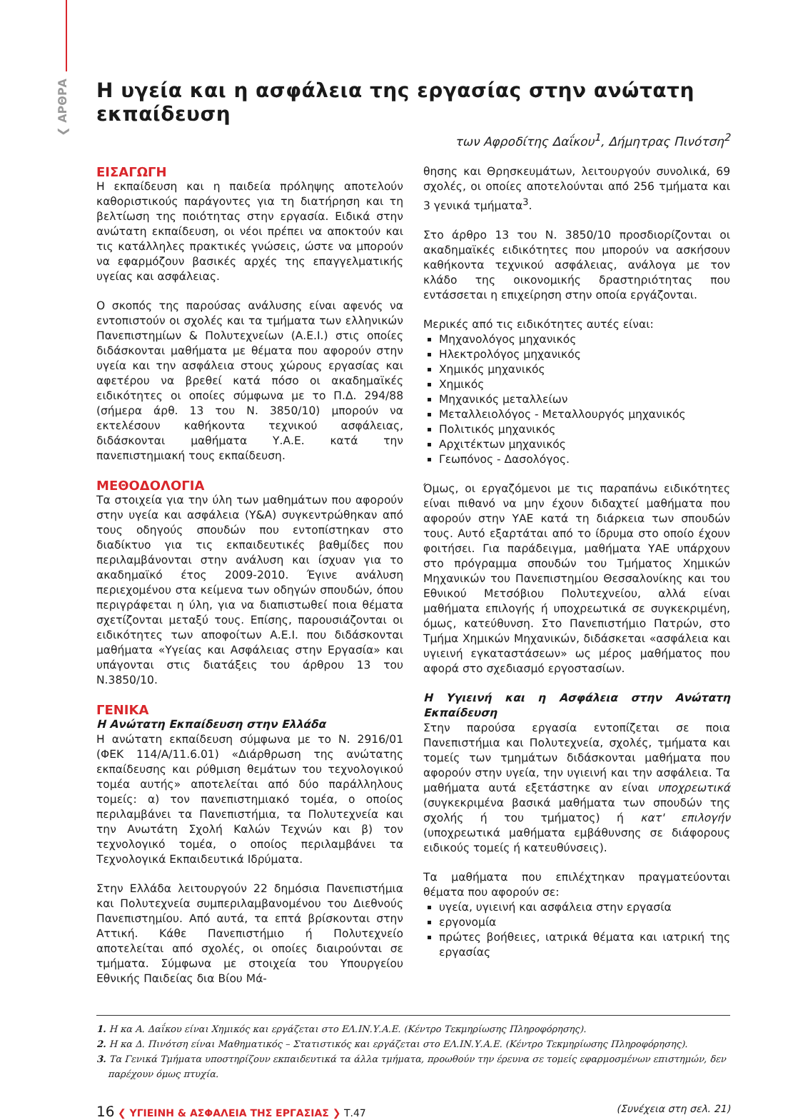❮ ΑΡΘΡΑ
Η υγεία και η ασφάλεια της εργασίας στην ανώτατη εκπαίδευση
των Αφροδίτης Δαΐκου<sup>1</sup>, Δήμητρας Πινότση<sup>2</sup>
ΕΙΣΑΓΩΓΗ
Η εκπαίδευση και η παιδεία πρόληψης αποτελούν καθοριστικούς παράγοντες για τη διατήρηση και τη βελτίωση της ποιότητας στην εργασία. Ειδικά στην ανώτατη εκπαίδευση, οι νέοι πρέπει να αποκτούν και τις κατάλληλες πρακτικές γνώσεις, ώστε να μπορούν να εφαρμόζουν βασικές αρχές της επαγγελματικής υγείας και ασφάλειας.
Ο σκοπός της παρούσας ανάλυσης είναι αφενός να εντοπιστούν οι σχολές και τα τμήματα των ελληνικών Πανεπιστημίων & Πολυτεχνείων (Α.Ε.Ι.) στις οποίες διδάσκονται μαθήματα με θέματα που αφορούν στην υγεία και την ασφάλεια στους χώρους εργασίας και αφετέρου να βρεθεί κατά πόσο οι ακαδημαϊκές ειδικότητες οι οποίες σύμφωνα με το Π.Δ. 294/88 (σήμερα άρθ. 13 του Ν. 3850/10) μπορούν να εκτελέσουν καθήκοντα τεχνικού ασφάλειας, διδάσκονται μαθήματα Υ.Α.Ε. κατά την πανεπιστημιακή τους εκπαίδευση.
ΜΕΘΟΔΟΛΟΓΙΑ
Τα στοιχεία για την ύλη των μαθημάτων που αφορούν στην υγεία και ασφάλεια (Υ&Α) συγκεντρώθηκαν από τους οδηγούς σπουδών που εντοπίστηκαν στο διαδίκτυο για τις εκπαιδευτικές βαθμίδες που περιλαμβάνονται στην ανάλυση και ίσχυαν για το ακαδημαϊκό έτος 2009-2010. Έγινε ανάλυση περιεχομένου στα κείμενα των οδηγών σπουδών, όπου περιγράφεται η ύλη, για να διαπιστωθεί ποια θέματα σχετίζονται μεταξύ τους. Επίσης, παρουσιάζονται οι ειδικότητες των αποφοίτων Α.Ε.Ι. που διδάσκονται μαθήματα «Υγείας και Ασφάλειας στην Εργασία» και υπάγονται στις διατάξεις του άρθρου 13 του Ν.3850/10.
ΓΕΝΙΚΑ
Η Ανώτατη Εκπαίδευση στην Ελλάδα
Η ανώτατη εκπαίδευση σύμφωνα με το Ν. 2916/01 (ΦΕΚ 114/Α/11.6.01) «Διάρθρωση της ανώτατης εκπαίδευσης και ρύθμιση θεμάτων του τεχνολογικού τομέα αυτής» αποτελείται από δύο παράλληλους τομείς: α) τον πανεπιστημιακό τομέα, ο οποίος περιλαμβάνει τα Πανεπιστήμια, τα Πολυτεχνεία και την Ανωτάτη Σχολή Καλών Τεχνών και β) τον τεχνολογικό τομέα, ο οποίος περιλαμβάνει τα Τεχνολογικά Εκπαιδευτικά Ιδρύματα.
Στην Ελλάδα λειτουργούν 22 δημόσια Πανεπιστήμια και Πολυτεχνεία συμπεριλαμβανομένου του Διεθνούς Πανεπιστημίου. Από αυτά, τα επτά βρίσκονται στην Αττική. Κάθε Πανεπιστήμιο ή Πολυτεχνείο αποτελείται από σχολές, οι οποίες διαιρούνται σε τμήματα. Σύμφωνα με στοιχεία του Υπουργείου Εθνικής Παιδείας δια Βίου Μά-
θησης και Θρησκευμάτων, λειτουργούν συνολικά, 69 σχολές, οι οποίες αποτελούνται από 256 τμήματα και 3 γενικά τμήματα<sup>3</sup>.
Στο άρθρο 13 του Ν. 3850/10 προσδιορίζονται οι ακαδημαϊκές ειδικότητες που μπορούν να ασκήσουν καθήκοντα τεχνικού ασφάλειας, ανάλογα με τον κλάδο της οικονομικής δραστηριότητας που εντάσσεται η επιχείρηση στην οποία εργάζονται.
Μερικές από τις ειδικότητες αυτές είναι:
Μηχανολόγος μηχανικός
Ηλεκτρολόγος μηχανικός
Χημικός μηχανικός
Χημικός
Μηχανικός μεταλλείων
Μεταλλειολόγος - Μεταλλουργός μηχανικός
Πολιτικός μηχανικός
Αρχιτέκτων μηχανικός
Γεωπόνος - Δασολόγος.
Όμως, οι εργαζόμενοι με τις παραπάνω ειδικότητες είναι πιθανό να μην έχουν διδαχτεί μαθήματα που αφορούν στην ΥΑΕ κατά τη διάρκεια των σπουδών τους. Αυτό εξαρτάται από το ίδρυμα στο οποίο έχουν φοιτήσει. Για παράδειγμα, μαθήματα ΥΑΕ υπάρχουν στο πρόγραμμα σπουδών του Τμήματος Χημικών Μηχανικών του Πανεπιστημίου Θεσσαλονίκης και του Εθνικού Μετσόβιου Πολυτεχνείου, αλλά είναι μαθήματα επιλογής ή υποχρεωτικά σε συγκεκριμένη, όμως, κατεύθυνση. Στο Πανεπιστήμιο Πατρών, στο Τμήμα Χημικών Μηχανικών, διδάσκεται «ασφάλεια και υγιεινή εγκαταστάσεων» ως μέρος μαθήματος που αφορά στο σχεδιασμό εργοστασίων.
Η Υγιεινή και η Ασφάλεια στην Ανώτατη Εκπαίδευση
Στην παρούσα εργασία εντοπίζεται σε ποια Πανεπιστήμια και Πολυτεχνεία, σχολές, τμήματα και τομείς των τμημάτων διδάσκονται μαθήματα που αφορούν στην υγεία, την υγιεινή και την ασφάλεια. Τα μαθήματα αυτά εξετάστηκε αν είναι υποχρεωτικά (συγκεκριμένα βασικά μαθήματα των σπουδών της σχολής ή του τμήματος) ή κατ' επιλογήν (υποχρεωτικά μαθήματα εμβάθυνσης σε διάφορους ειδικούς τομείς ή κατευθύνσεις).
Τα μαθήματα που επιλέχτηκαν πραγματεύονται θέματα που αφορούν σε:
υγεία, υγιεινή και ασφάλεια στην εργασία
εργονομία
πρώτες βοήθειες, ιατρικά θέματα και ιατρική της εργασίας
1. Η κα Α. Δαΐκου είναι Χημικός και εργάζεται στο ΕΛ.ΙΝ.Υ.Α.Ε. (Κέντρο Τεκμηρίωσης Πληροφόρησης).
2. Η κα Δ. Πινότση είναι Μαθηματικός – Στατιστικός και εργάζεται στο ΕΛ.ΙΝ.Υ.Α.Ε. (Κέντρο Τεκμηρίωσης Πληροφόρησης).
3. Τα Γενικά Τμήματα υποστηρίζουν εκπαιδευτικά τα άλλα τμήματα, προωθούν την έρευνα σε τομείς εφαρμοσμένων επιστημών, δεν παρέχουν όμως πτυχία.
16 ❮ ΥΓΙΕΙΝΗ & ΑΣΦΑΛΕΙΑ ΤΗΣ ΕΡΓΑΣΙΑΣ ❯ Τ.47 (Συνέχεια στη σελ. 21)